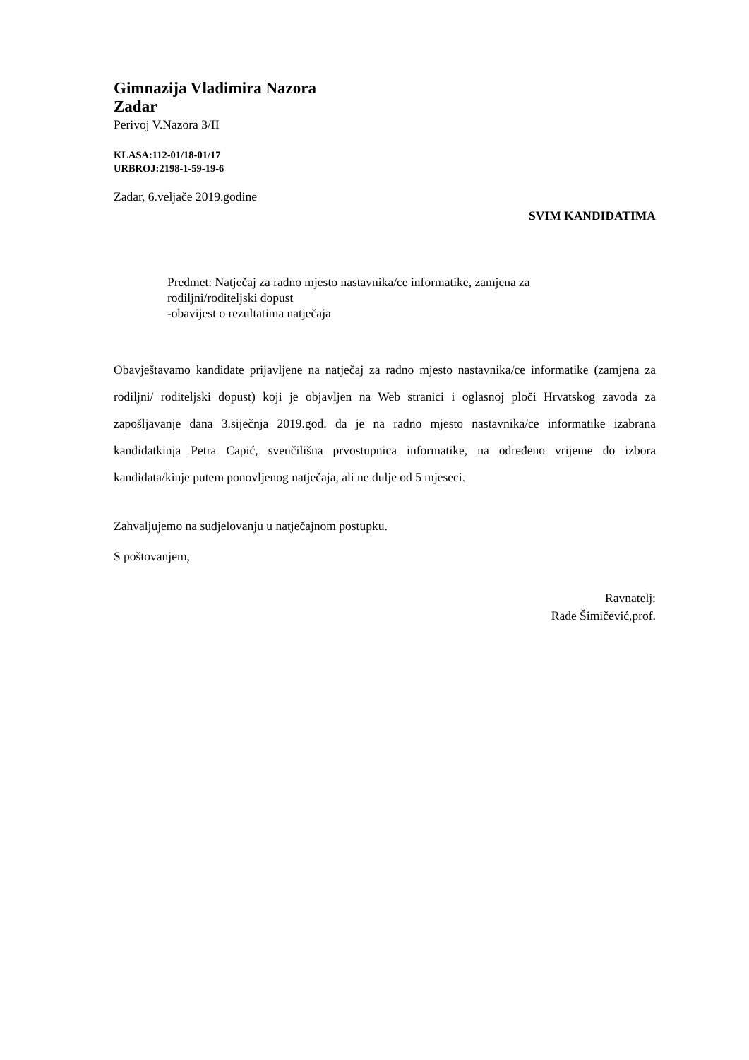Gimnazija Vladimira Nazora
Zadar
Perivoj V.Nazora 3/II
KLASA:112-01/18-01/17
URBROJ:2198-1-59-19-6
Zadar, 6.veljače 2019.godine
SVIM KANDIDATIMA
Predmet: Natječaj za radno mjesto nastavnika/ce informatike, zamjena za
rodiljni/roditeljski dopust
-obavijest o rezultatima natječaja
Obavještavamo kandidate prijavljene na natječaj za radno mjesto nastavnika/ce informatike (zamjena za rodiljni/ roditeljski dopust) koji je objavljen na Web stranici i oglasnoj ploči Hrvatskog zavoda za zapošljavanje dana 3.siječnja 2019.god. da je na radno mjesto nastavnika/ce informatike izabrana kandidatkinja Petra Capić, sveučilišna prvostupnica informatike, na određeno vrijeme do izbora kandidata/kinje putem ponovljenog natječaja, ali ne dulje od 5 mjeseci.
Zahvaljujemo na sudjelovanju u natječajnom postupku.
S poštovanjem,
Ravnatelj:
Rade Šimičević,prof.